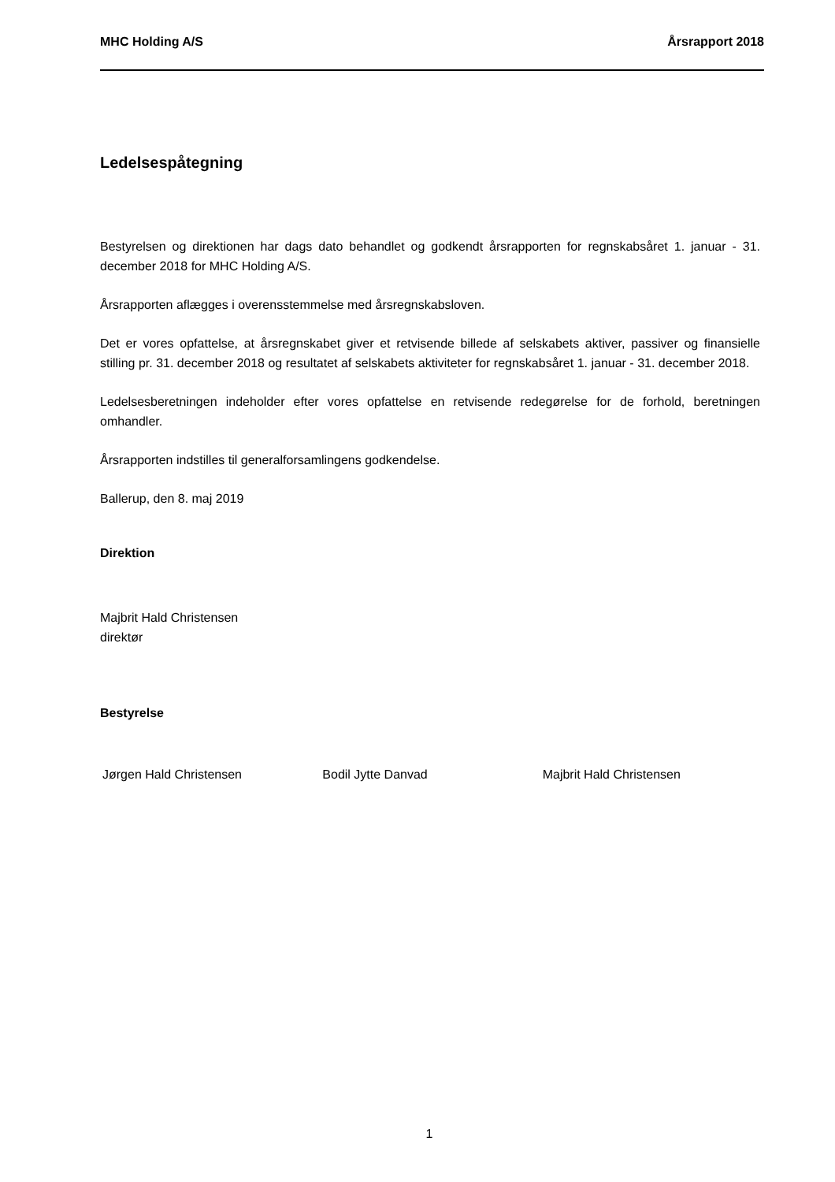MHC Holding A/S Årsrapport 2018
Ledelsespåtegning
Bestyrelsen og direktionen har dags dato behandlet og godkendt årsrapporten for regnskabsåret 1. januar - 31. december 2018 for MHC Holding A/S.
Årsrapporten aflægges i overensstemmelse med årsregnskabsloven.
Det er vores opfattelse, at årsregnskabet giver et retvisende billede af selskabets aktiver, passiver og finansielle stilling pr. 31. december 2018 og resultatet af selskabets aktiviteter for regnskabsåret 1. januar - 31. december 2018.
Ledelsesberetningen indeholder efter vores opfattelse en retvisende redegørelse for de forhold, beretningen omhandler.
Årsrapporten indstilles til generalforsamlingens godkendelse.
Ballerup, den 8. maj 2019
Direktion
Majbrit Hald Christensen
direktør
Bestyrelse
Jørgen Hald Christensen Bodil Jytte Danvad Majbrit Hald Christensen
1